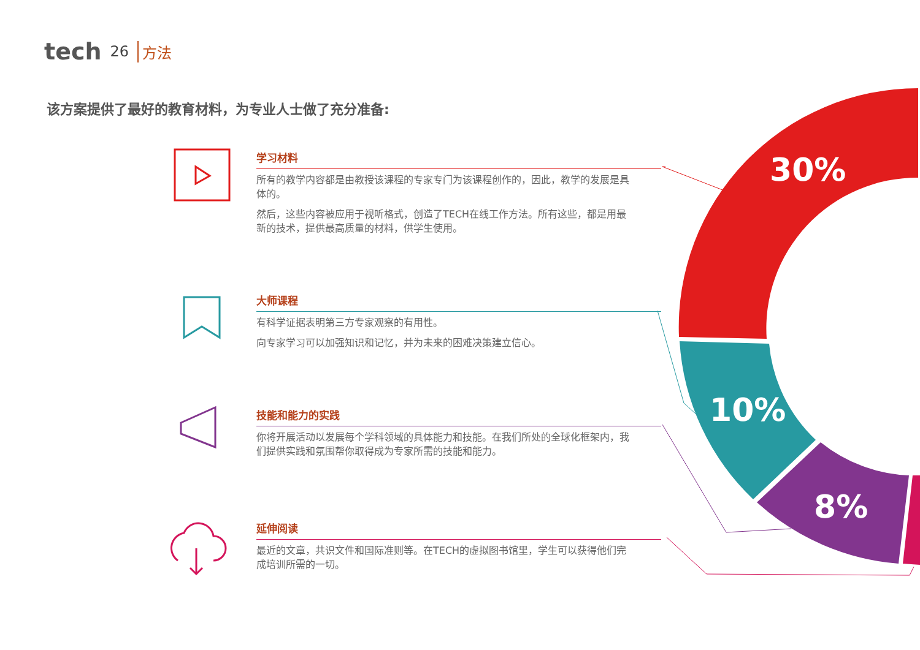30%
10%
8%
tech 26 方法
该方案提供了最好的教育材料，为专业人士做了充分准备:
学习材料
所有的教学内容都是由教授该课程的专家专门为该课程创作的，因此，教学的发展是具体的。
然后，这些内容被应用于视听格式，创造了TECH在线工作方法。所有这些，都是用最新的技术，提供最高质量的材料，供学生使用。
大师课程
有科学证据表明第三方专家观察的有用性。
向专家学习可以加强知识和记忆，并为未来的困难决策建立信心。
技能和能力的实践
你将开展活动以发展每个学科领域的具体能力和技能。在我们所处的全球化框架内，我们提供实践和氛围帮你取得成为专家所需的技能和能力。
延伸阅读
最近的文章，共识文件和国际准则等。在TECH的虚拟图书馆里，学生可以获得他们完成培训所需的一切。